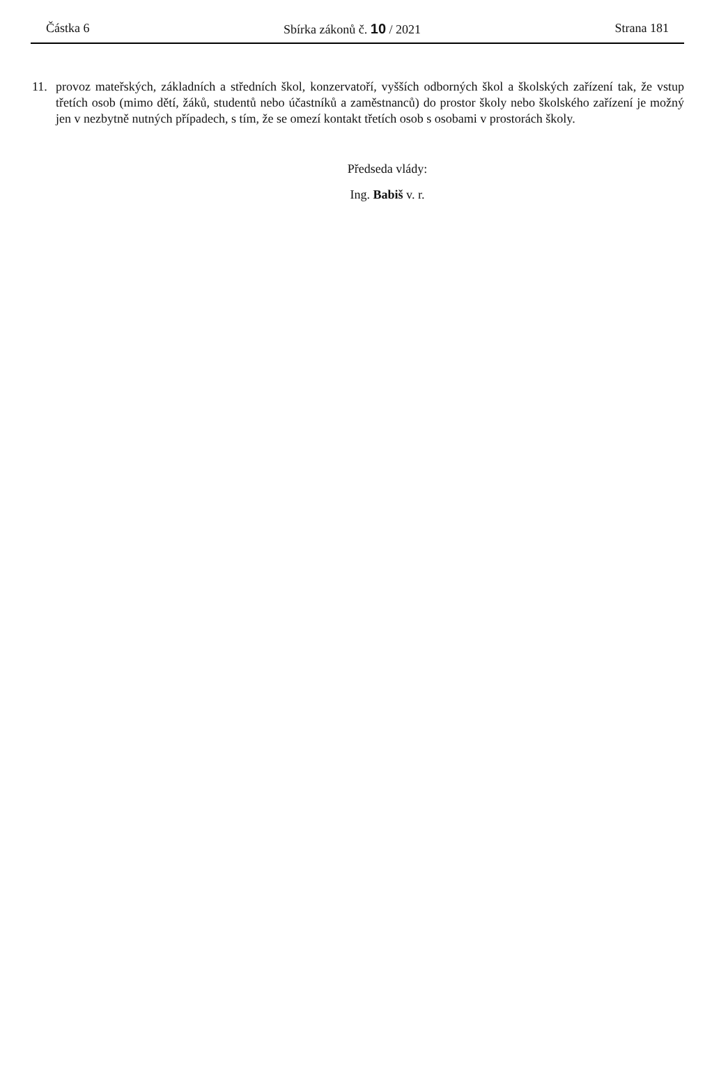Částka 6 Sbírka zákonů č. 10 / 2021 Strana 181
11. provoz mateřských, základních a středních škol, konzervatoří, vyšších odborných škol a školských zařízení tak, že vstup třetích osob (mimo dětí, žáků, studentů nebo účastníků a zaměstnanců) do prostor školy nebo školského zařízení je možný jen v nezbytně nutných případech, s tím, že se omezí kontakt třetích osob s osobami v prostorách školy.
Předseda vlády:
Ing. Babiš v. r.